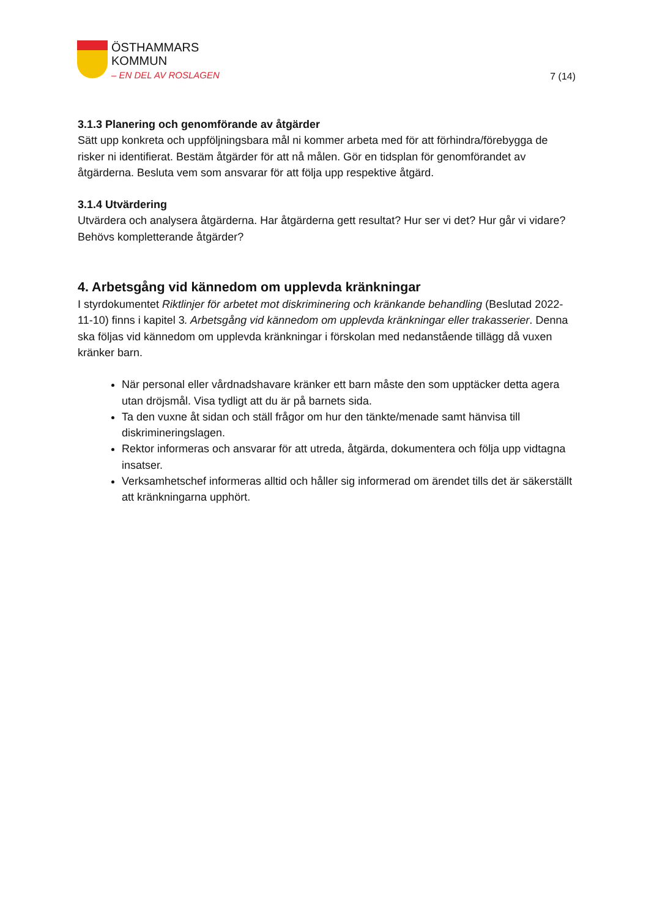ÖSTHAMMARS
KOMMUN
– EN DEL AV ROSLAGEN
7 (14)
3.1.3 Planering och genomförande av åtgärder
Sätt upp konkreta och uppföljningsbara mål ni kommer arbeta med för att förhindra/förebygga de risker ni identifierat. Bestäm åtgärder för att nå målen. Gör en tidsplan för genomförandet av åtgärderna. Besluta vem som ansvarar för att följa upp respektive åtgärd.
3.1.4 Utvärdering
Utvärdera och analysera åtgärderna. Har åtgärderna gett resultat? Hur ser vi det? Hur går vi vidare? Behövs kompletterande åtgärder?
4. Arbetsgång vid kännedom om upplevda kränkningar
I styrdokumentet Riktlinjer för arbetet mot diskriminering och kränkande behandling (Beslutad 2022-11-10) finns i kapitel 3. Arbetsgång vid kännedom om upplevda kränkningar eller trakasserier. Denna ska följas vid kännedom om upplevda kränkningar i förskolan med nedanstående tillägg då vuxen kränker barn.
När personal eller vårdnadshavare kränker ett barn måste den som upptäcker detta agera utan dröjsmål. Visa tydligt att du är på barnets sida.
Ta den vuxne åt sidan och ställ frågor om hur den tänkte/menade samt hänvisa till diskrimineringslagen.
Rektor informeras och ansvarar för att utreda, åtgärda, dokumentera och följa upp vidtagna insatser.
Verksamhetschef informeras alltid och håller sig informerad om ärendet tills det är säkerställt att kränkningarna upphört.